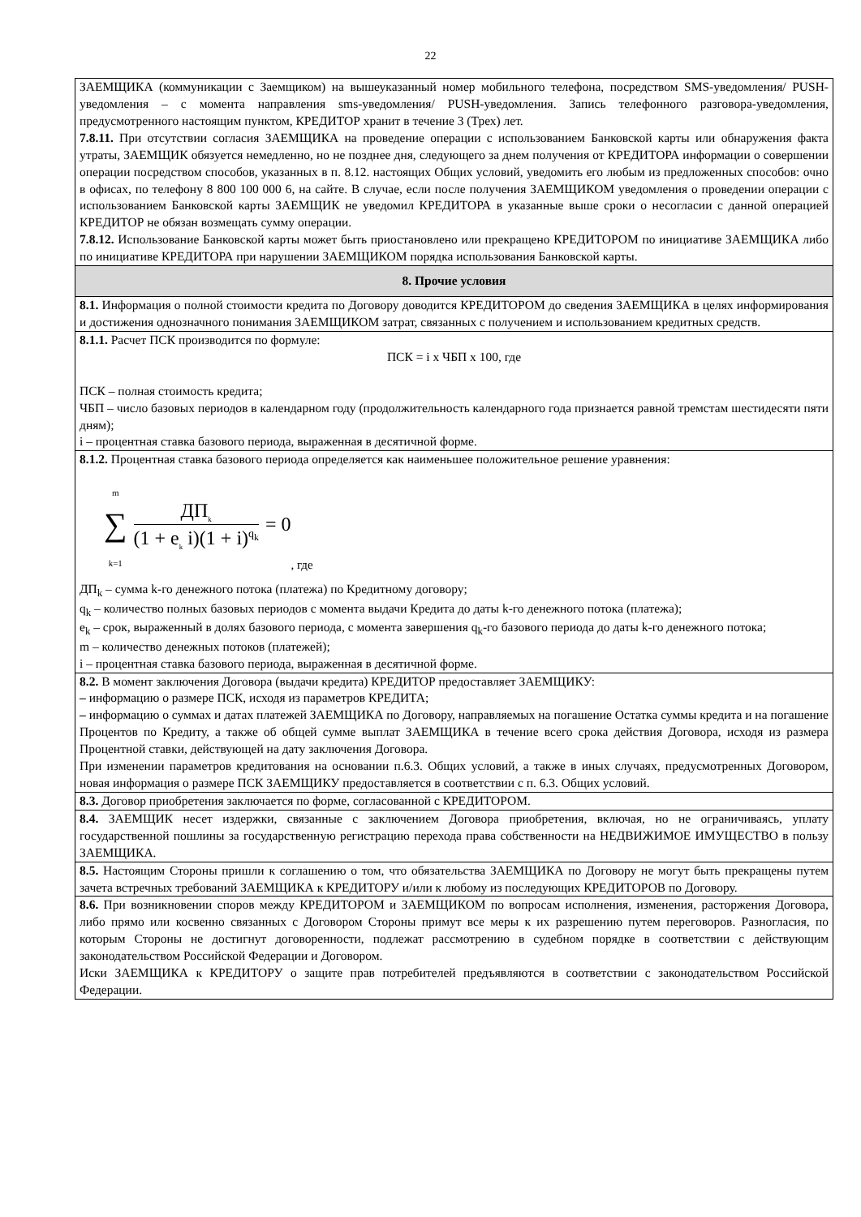22
| ЗАЕМЩИКА (коммуникации с Заемщиком) на вышеуказанный номер мобильного телефона, посредством SMS-уведомления/ PUSH-уведомления – с момента направления sms-уведомления/ PUSH-уведомления. Запись телефонного разговора-уведомления, предусмотренного настоящим пунктом, КРЕДИТОР хранит в течение 3 (Трех) лет. 7.8.11. При отсутствии согласия ЗАЕМЩИКА на проведение операции с использованием Банковской карты или обнаружения факта утраты, ЗАЕМЩИК обязуется немедленно, но не позднее дня, следующего за днем получения от КРЕДИТОРА информации о совершении операции посредством способов, указанных в п. 8.12. настоящих Общих условий, уведомить его любым из предложенных способов: очно в офисах, по телефону 8 800 100 000 6, на сайте. В случае, если после получения ЗАЕМЩИКОМ уведомления о проведении операции с использованием Банковской карты ЗАЕМЩИК не уведомил КРЕДИТОРА в указанные выше сроки о несогласии с данной операцией КРЕДИТОР не обязан возмещать сумму операции. 7.8.12. Использование Банковской карты может быть приостановлено или прекращено КРЕДИТОРОМ по инициативе ЗАЕМЩИКА либо по инициативе КРЕДИТОРА при нарушении ЗАЕМЩИКОМ порядка использования Банковской карты. |
| 8. Прочие условия |
| 8.1. Информация о полной стоимости кредита по Договору доводится КРЕДИТОРОМ до сведения ЗАЕМЩИКА в целях информирования и достижения однозначного понимания ЗАЕМЩИКОМ затрат, связанных с получением и использованием кредитных средств. |
| 8.1.1. Расчет ПСК производится по формуле: ПСК = i x ЧБП x 100, где ПСК – полная стоимость кредита; ЧБП – число базовых периодов в календарном году (продолжительность календарного года признается равной тремстам шестидесяти пяти дням); i – процентная ставка базового периода, выраженная в десятичной форме. |
| 8.1.2. Процентная ставка базового периода определяется как наименьшее положительное решение уравнения: m ∑ k=1 ДП<sub>k</sub> (1 + e<sub>k</sub> i)(1 + i)<sup>q<sub>k</sub></sup> = 0 , где ДП<sub>k</sub> – сумма k-го денежного потока (платежа) по Кредитному договору; q<sub>k</sub> – количество полных базовых периодов с момента выдачи Кредита до даты k-го денежного потока (платежа); e<sub>k</sub> – срок, выраженный в долях базового периода, с момента завершения q<sub>k</sub>-го базового периода до даты k-го денежного потока; m – количество денежных потоков (платежей); i – процентная ставка базового периода, выраженная в десятичной форме. |
| 8.2. В момент заключения Договора (выдачи кредита) КРЕДИТОР предоставляет ЗАЕМЩИКУ: – информацию о размере ПСК, исходя из параметров КРЕДИТА; – информацию о суммах и датах платежей ЗАЕМЩИКА по Договору, направляемых на погашение Остатка суммы кредита и на погашение Процентов по Кредиту, а также об общей сумме выплат ЗАЕМЩИКА в течение всего срока действия Договора, исходя из размера Процентной ставки, действующей на дату заключения Договора. При изменении параметров кредитования на основании п.6.3. Общих условий, а также в иных случаях, предусмотренных Договором, новая информация о размере ПСК ЗАЕМЩИКУ предоставляется в соответствии с п. 6.3. Общих условий. |
| 8.3. Договор приобретения заключается по форме, согласованной с КРЕДИТОРОМ. |
| 8.4. ЗАЕМЩИК несет издержки, связанные с заключением Договора приобретения, включая, но не ограничиваясь, уплату государственной пошлины за государственную регистрацию перехода права собственности на НЕДВИЖИМОЕ ИМУЩЕСТВО в пользу ЗАЕМЩИКА. |
| 8.5. Настоящим Стороны пришли к соглашению о том, что обязательства ЗАЕМЩИКА по Договору не могут быть прекращены путем зачета встречных требований ЗАЕМЩИКА к КРЕДИТОРУ и/или к любому из последующих КРЕДИТОРОВ по Договору. |
| 8.6. При возникновении споров между КРЕДИТОРОМ и ЗАЕМЩИКОМ по вопросам исполнения, изменения, расторжения Договора, либо прямо или косвенно связанных с Договором Стороны примут все меры к их разрешению путем переговоров. Разногласия, по которым Стороны не достигнут договоренности, подлежат рассмотрению в судебном порядке в соответствии с действующим законодательством Российской Федерации и Договором. Иски ЗАЕМЩИКА к КРЕДИТОРУ о защите прав потребителей предъявляются в соответствии с законодательством Российской Федерации. |